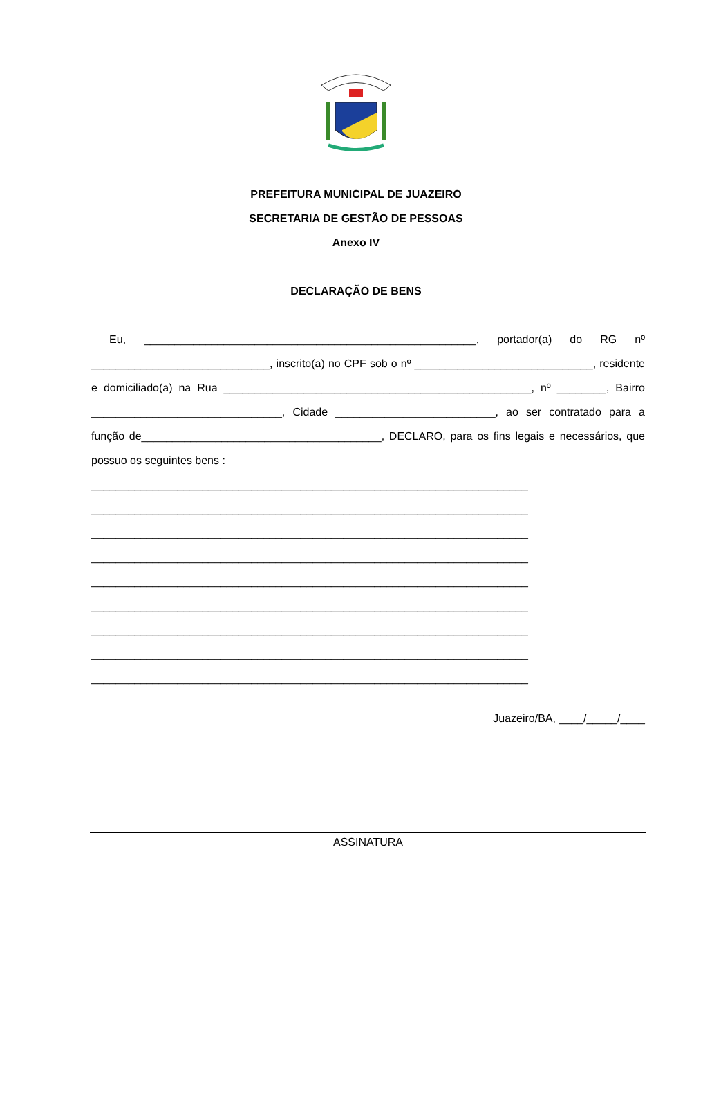PREFEITURA MUNICIPAL DE JUAZEIRO
SECRETARIA DE GESTÃO DE PESSOAS
Anexo IV
DECLARAÇÃO DE BENS
Eu, ______________________________________________________, portador(a) do RG nº _____________________________, inscrito(a) no CPF sob o nº _____________________________, residente e domiciliado(a) na Rua __________________________________________________, nº ________, Bairro _______________________________, Cidade __________________________, ao ser contratado para a função de_______________________________________, DECLARO, para os fins legais e necessários, que possuo os seguintes bens :
_______________________________________________________________________
_______________________________________________________________________
_______________________________________________________________________
_______________________________________________________________________
_______________________________________________________________________
_______________________________________________________________________
_______________________________________________________________________
_______________________________________________________________________
_______________________________________________________________________
Juazeiro/BA, ____/_____/____
ASSINATURA